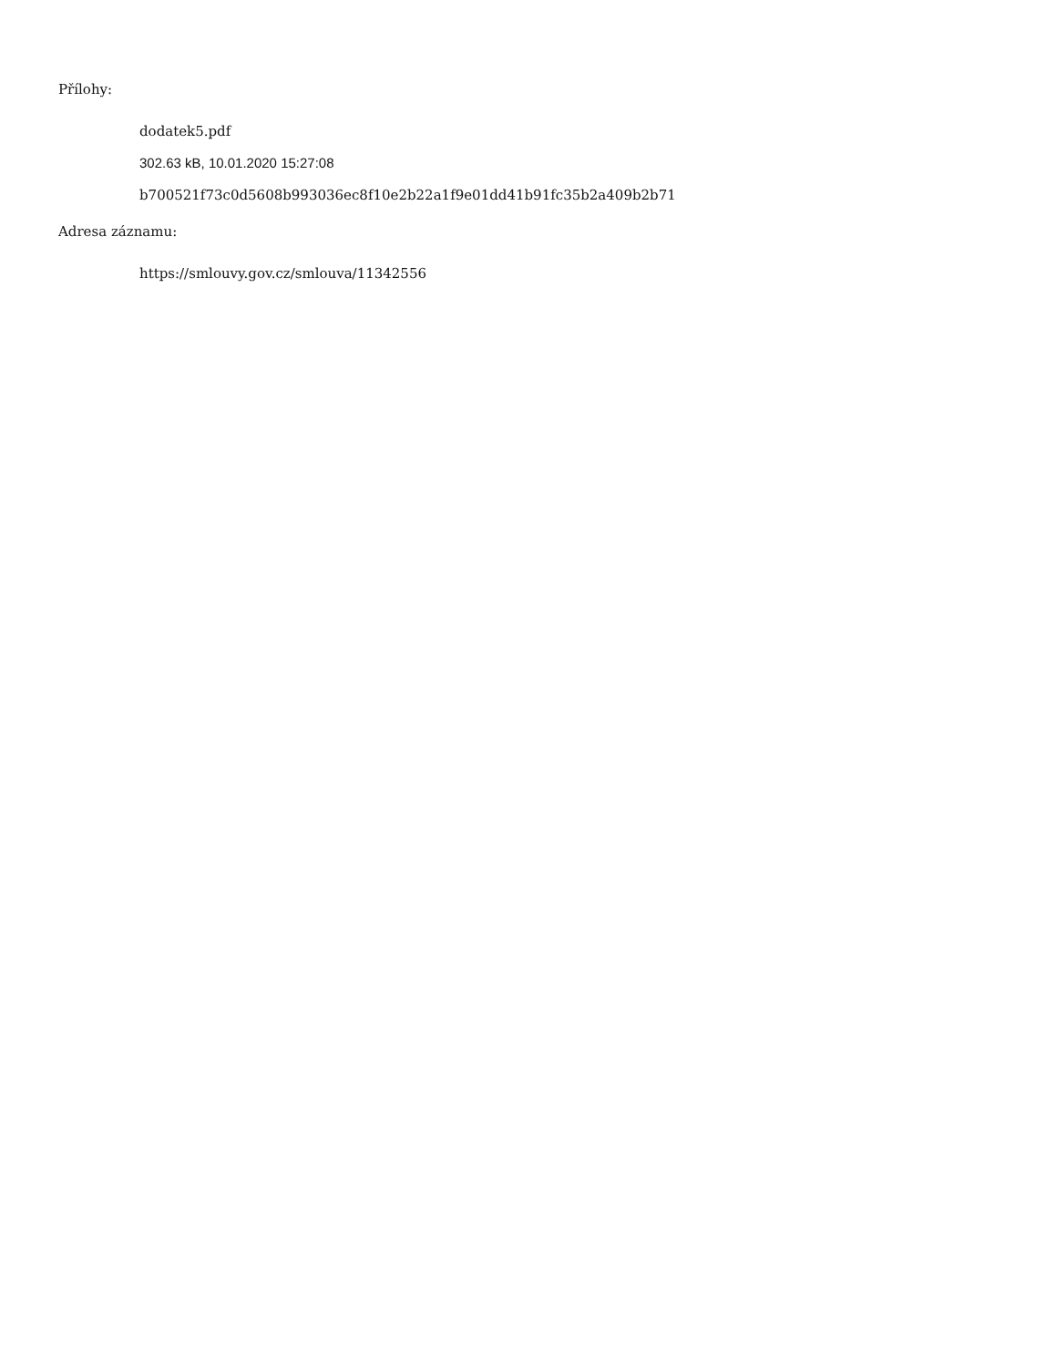Přílohy:
dodatek5.pdf
302.63 kB, 10.01.2020 15:27:08
b700521f73c0d5608b993036ec8f10e2b22a1f9e01dd41b91fc35b2a409b2b71
Adresa záznamu:
https://smlouvy.gov.cz/smlouva/11342556